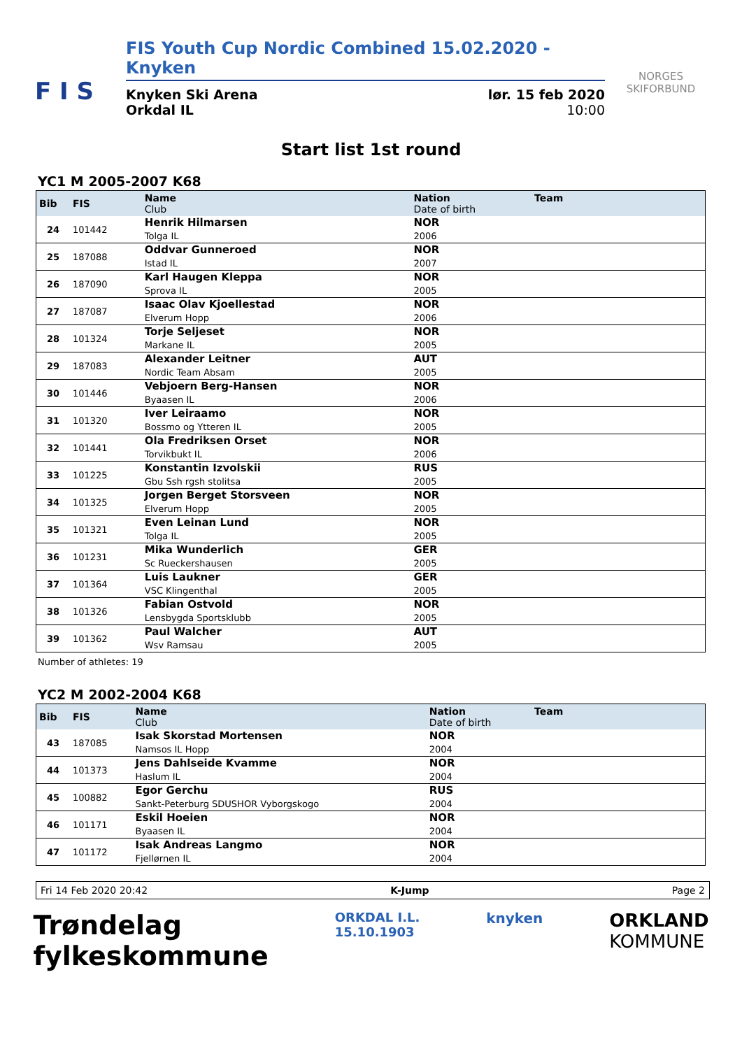F I S
FIS Youth Cup Nordic Combined 15.02.2020 - Knyken
Knyken Ski Arena lør. 15 feb 2020
Orkdal IL 10:00
NORGES SKIFORBUND
Start list 1st round
YC1 M 2005-2007 K68
| Bib | FIS | Name Club | Nation Date of birth | Team |
| --- | --- | --- | --- | --- |
| 24 | 101442 | Henrik Hilmarsen Tolga IL | NOR 2006 | |
| 25 | 187088 | Oddvar Gunneroed Istad IL | NOR 2007 | |
| 26 | 187090 | Karl Haugen Kleppa Sprova IL | NOR 2005 | |
| 27 | 187087 | Isaac Olav Kjoellestad Elverum Hopp | NOR 2006 | |
| 28 | 101324 | Torje Seljeset Markane IL | NOR 2005 | |
| 29 | 187083 | Alexander Leitner Nordic Team Absam | AUT 2005 | |
| 30 | 101446 | Vebjoern Berg-Hansen Byaasen IL | NOR 2006 | |
| 31 | 101320 | Iver Leiraamo Bossmo og Ytteren IL | NOR 2005 | |
| 32 | 101441 | Ola Fredriksen Orset Torvikbukt IL | NOR 2006 | |
| 33 | 101225 | Konstantin Izvolskii Gbu Ssh rgsh stolitsa | RUS 2005 | |
| 34 | 101325 | Jorgen Berget Storsveen Elverum Hopp | NOR 2005 | |
| 35 | 101321 | Even Leinan Lund Tolga IL | NOR 2005 | |
| 36 | 101231 | Mika Wunderlich Sc Rueckershausen | GER 2005 | |
| 37 | 101364 | Luis Laukner VSC Klingenthal | GER 2005 | |
| 38 | 101326 | Fabian Ostvold Lensbygda Sportsklubb | NOR 2005 | |
| 39 | 101362 | Paul Walcher Wsv Ramsau | AUT 2005 | |
Number of athletes: 19
YC2 M 2002-2004 K68
| Bib | FIS | Name Club | Nation Date of birth | Team |
| --- | --- | --- | --- | --- |
| 43 | 187085 | Isak Skorstad Mortensen Namsos IL Hopp | NOR 2004 | |
| 44 | 101373 | Jens Dahlseide Kvamme Haslum IL | NOR 2004 | |
| 45 | 100882 | Egor Gerchu Sankt-Peterburg SDUSHOR Vyborgskogo | RUS 2004 | |
| 46 | 101171 | Eskil Hoeien Byaasen IL | NOR 2004 | |
| 47 | 101172 | Isak Andreas Langmo Fjellørnen IL | NOR 2004 | |
Fri 14 Feb 2020 20:42 K-Jump Page 2
Trøndelag
fylkeskommune ORKDAL I.L.
15.10.1903 knyken ORKLAND
KOMMUNE